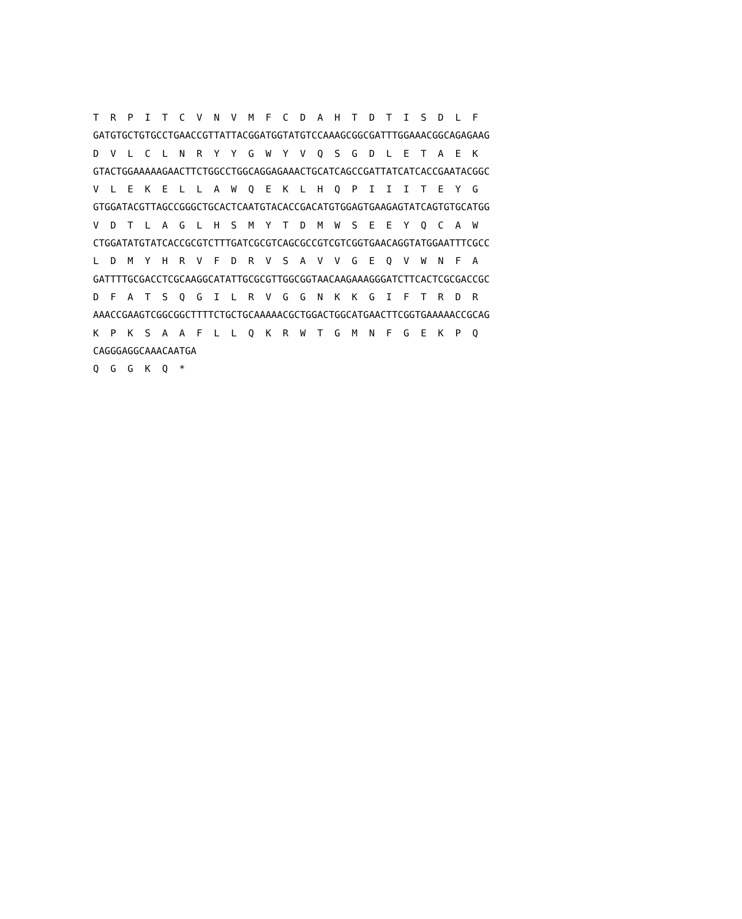T R P I T C V N V M F C D A H T D T I S D L F GATGTGCTGTGCCTGAACCGTTATTACGGATGGTATGTCCAAAGCGGCGATTTGGAAACGGCAGAGAAG D V L C L N R Y Y G W Y V Q S G D L E T A E K GTACTGGAAAAAGAACTTCTGGCCTGGCAGGAGAAACTGCATCAGCCGATTATCATCACCGAATACGGC V L E K E L L A W Q E K L H Q P I I I T E Y G GTGGATACGTTAGCCGGGCTGCACTCAATGTACACCGACATGTGGAGTGAAGAGTATCAGTGTGCATGG V D T L A G L H S M Y T D M W S E E Y Q C A W CTGGATATGTATCACCGCGTCTTTGATCGCGTCAGCGCCGTCGTCGGTGAACAGGTATGGAATTTCGCC L D M Y H R V F D R V S A V V G E Q V W N F A GATTTTGCGACCTCGCAAGGCATATTGCGCGTTGGCGGTAACAAGAAAGGGATCTTCACTCGCGACCGC D F A T S Q G I L R V G G N K K G I F T R D R AAACCGAAGTCGGCGGCTTTTCTGCTGCAAAAACGCTGGACTGGCATGAACTTCGGTGAAAAACCGCAG K P K S A A F L L Q K R W T G M N F G E K P Q CAGGGAGGCAAACAATGA Q G G K Q *